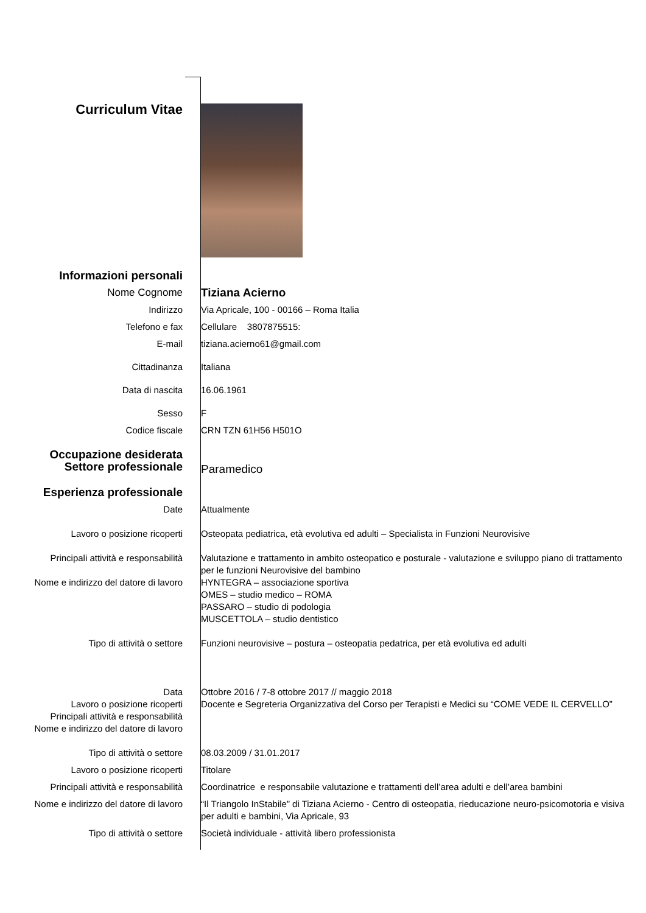Curriculum Vitae
Informazioni personali
Nome Cognome Tiziana Acierno
Indirizzo Via Apricale, 100 - 00166 – Roma Italia
Telefono e fax Cellulare 3807875515:
E-mail tiziana.acierno61@gmail.com
Cittadinanza Italiana
Data di nascita 16.06.1961
Sesso F
Codice fiscale CRN TZN 61H56 H501O
Occupazione desiderata
Settore professionale
Paramedico
Esperienza professionale
Date Attualmente
Lavoro o posizione ricoperti Osteopata pediatrica, età evolutiva ed adulti – Specialista in Funzioni Neurovisive
Principali attività e responsabilità
Valutazione e trattamento in ambito osteopatico e posturale - valutazione e sviluppo piano di trattamento per le funzioni Neurovisive del bambino
Nome e indirizzo del datore di lavoro
HYNTEGRA – associazione sportiva
OMES – studio medico – ROMA
PASSARO – studio di podologia
MUSCETTOLA – studio dentistico
Tipo di attività o settore Funzioni neurovisive – postura – osteopatia pedatrica, per età evolutiva ed adulti
Data
Lavoro o posizione ricoperti
Principali attività e responsabilità
Nome e indirizzo del datore di lavoro
Ottobre 2016 / 7-8 ottobre 2017 // maggio 2018
Docente e Segreteria Organizzativa del Corso per Terapisti e Medici su “COME VEDE IL CERVELLO”
Tipo di attività o settore 08.03.2009 / 31.01.2017
Lavoro o posizione ricoperti Titolare
Principali attività e responsabilità
Coordinatrice e responsabile valutazione e trattamenti dell’area adulti e dell’area bambini
Nome e indirizzo del datore di lavoro
“Il Triangolo InStabile” di Tiziana Acierno - Centro di osteopatia, rieducazione neuro-psicomotoria e visiva per adulti e bambini, Via Apricale, 93
Tipo di attività o settore Società individuale - attività libero professionista